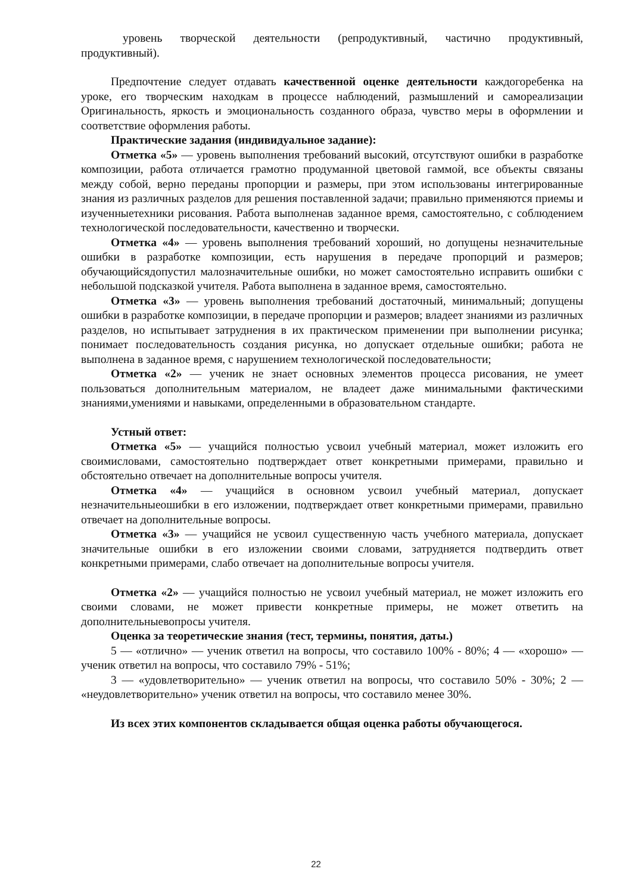уровень творческой деятельности (репродуктивный, частично продуктивный, продуктивный).
Предпочтение следует отдавать качественной оценке деятельности каждогоребенка на уроке, его творческим находкам в процессе наблюдений, размышлений и самореализации Оригинальность, яркость и эмоциональность созданного образа, чувство меры в оформлении и соответствие оформления работы.
Практические задания (индивидуальное задание):
Отметка «5» — уровень выполнения требований высокий, отсутствуют ошибки в разработке композиции, работа отличается грамотно продуманной цветовой гаммой, все объекты связаны между собой, верно переданы пропорции и размеры, при этом использованы интегрированные знания из различных разделов для решения поставленной задачи; правильно применяются приемы и изученныетехники рисования. Работа выполненав заданное время, самостоятельно, с соблюдением технологической последовательности, качественно и творчески.
Отметка «4» — уровень выполнения требований хороший, но допущены незначительные ошибки в разработке композиции, есть нарушения в передаче пропорций и размеров; обучающийсядопустил малозначительные ошибки, но может самостоятельно исправить ошибки с небольшой подсказкой учителя. Работа выполнена в заданное время, самостоятельно.
Отметка «3» — уровень выполнения требований достаточный, минимальный; допущены ошибки в разработке композиции, в передаче пропорции и размеров; владеет знаниями из различных разделов, но испытывает затруднения в их практическом применении при выполнении рисунка; понимает последовательность создания рисунка, но допускает отдельные ошибки; работа не выполнена в заданное время, с нарушением технологической последовательности;
Отметка «2» — ученик не знает основных элементов процесса рисования, не умеет пользоваться дополнительным материалом, не владеет даже минимальными фактическими знаниями,умениями и навыками, определенными в образовательном стандарте.
Устный ответ:
Отметка «5» — учащийся полностью усвоил учебный материал, может изложить его своимисловами, самостоятельно подтверждает ответ конкретными примерами, правильно и обстоятельно отвечает на дополнительные вопросы учителя.
Отметка «4» — учащийся в основном усвоил учебный материал, допускает незначительныеошибки в его изложении, подтверждает ответ конкретными примерами, правильно отвечает на дополнительные вопросы.
Отметка «3» — учащийся не усвоил существенную часть учебного материала, допускает значительные ошибки в его изложении своими словами, затрудняется подтвердить ответ конкретными примерами, слабо отвечает на дополнительные вопросы учителя.
Отметка «2» — учащийся полностью не усвоил учебный материал, не может изложить его своими словами, не может привести конкретные примеры, не может ответить на дополнительныевопросы учителя.
Оценка за теоретические знания (тест, термины, понятия, даты.)
5 — «отлично» — ученик ответил на вопросы, что составило 100% - 80%; 4 — «хорошо» — ученик ответил на вопросы, что составило 79% - 51%;
3 — «удовлетворительно» — ученик ответил на вопросы, что составило 50% - 30%; 2 — «неудовлетворительно» ученик ответил на вопросы, что составило менее 30%.
Из всех этих компонентов складывается общая оценка работы обучающегося.
22